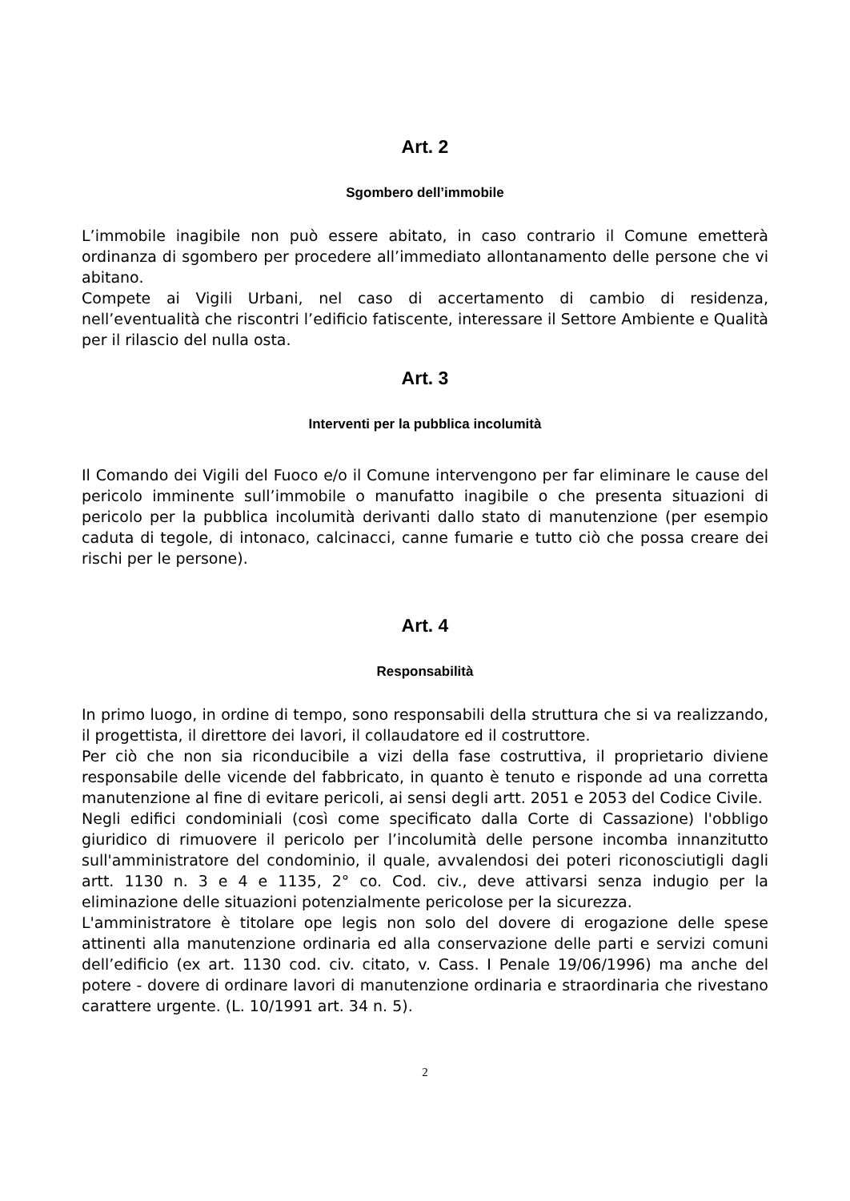Art. 2
Sgombero dell’immobile
L’immobile inagibile non può essere abitato, in caso contrario il Comune emetterà ordinanza di sgombero per procedere all’immediato allontanamento delle persone che vi abitano.
Compete ai Vigili Urbani, nel caso di accertamento di cambio di residenza, nell’eventualità che riscontri l’edificio fatiscente, interessare il Settore Ambiente e Qualità per il rilascio del nulla osta.
Art. 3
Interventi per la pubblica incolumità
Il Comando dei Vigili del Fuoco e/o il Comune intervengono per far eliminare le cause del pericolo imminente sull’immobile o manufatto inagibile o che presenta situazioni di pericolo per la pubblica incolumità derivanti dallo stato di manutenzione (per esempio caduta di tegole, di intonaco, calcinacci, canne fumarie e tutto ciò che possa creare dei rischi per le persone).
Art. 4
Responsabilità
In primo luogo, in ordine di tempo, sono responsabili della struttura che si va realizzando, il progettista, il direttore dei lavori, il collaudatore ed il costruttore.
Per ciò che non sia riconducibile a vizi della fase costruttiva, il proprietario diviene responsabile delle vicende del fabbricato, in quanto è tenuto e risponde ad una corretta manutenzione al fine di evitare pericoli, ai sensi degli artt. 2051 e 2053 del Codice Civile.
Negli edifici condominiali (così come specificato dalla Corte di Cassazione) l'obbligo giuridico di rimuovere il pericolo per l’incolumità delle persone incomba innanzitutto sull'amministratore del condominio, il quale, avvalendosi dei poteri riconosciutigli dagli artt. 1130 n. 3 e 4 e 1135, 2° co. Cod. civ., deve attivarsi senza indugio per la eliminazione delle situazioni potenzialmente pericolose per la sicurezza.
L'amministratore è titolare ope legis non solo del dovere di erogazione delle spese attinenti alla manutenzione ordinaria ed alla conservazione delle parti e servizi comuni dell’edificio (ex art. 1130 cod. civ. citato, v. Cass. I Penale 19/06/1996) ma anche del potere - dovere di ordinare lavori di manutenzione ordinaria e straordinaria che rivestano carattere urgente. (L. 10/1991 art. 34 n. 5).
2